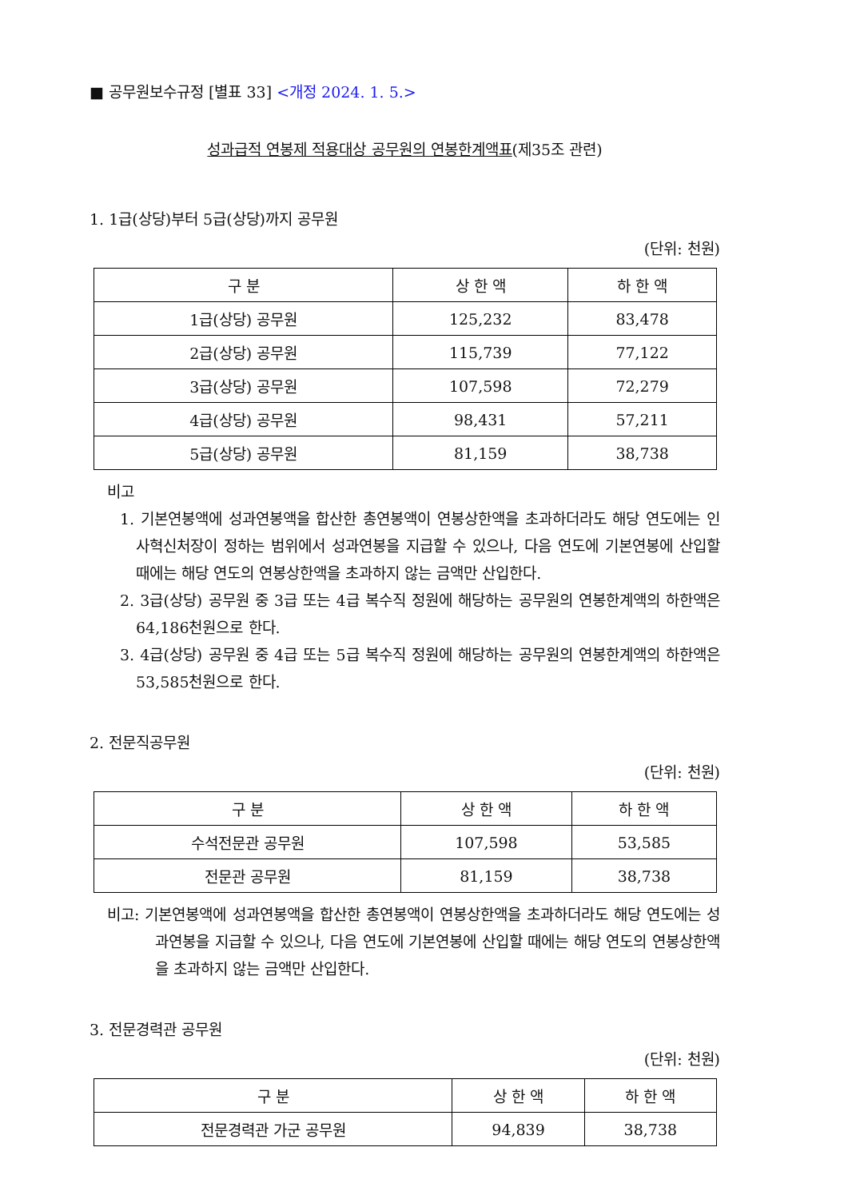■ 공무원보수규정 [별표 33] <개정 2024. 1. 5.>
성과급적 연봉제 적용대상 공무원의 연봉한계액표(제35조 관련)
1. 1급(상당)부터 5급(상당)까지 공무원
(단위: 천원)
| 구 분 | 상 한 액 | 하 한 액 |
| --- | --- | --- |
| 1급(상당) 공무원 | 125,232 | 83,478 |
| 2급(상당) 공무원 | 115,739 | 77,122 |
| 3급(상당) 공무원 | 107,598 | 72,279 |
| 4급(상당) 공무원 | 98,431 | 57,211 |
| 5급(상당) 공무원 | 81,159 | 38,738 |
비고
1. 기본연봉액에 성과연봉액을 합산한 총연봉액이 연봉상한액을 초과하더라도 해당 연도에는 인사혁신처장이 정하는 범위에서 성과연봉을 지급할 수 있으나, 다음 연도에 기본연봉에 산입할 때에는 해당 연도의 연봉상한액을 초과하지 않는 금액만 산입한다.
2. 3급(상당) 공무원 중 3급 또는 4급 복수직 정원에 해당하는 공무원의 연봉한계액의 하한액은 64,186천원으로 한다.
3. 4급(상당) 공무원 중 4급 또는 5급 복수직 정원에 해당하는 공무원의 연봉한계액의 하한액은 53,585천원으로 한다.
2. 전문직공무원
(단위: 천원)
| 구 분 | 상 한 액 | 하 한 액 |
| --- | --- | --- |
| 수석전문관 공무원 | 107,598 | 53,585 |
| 전문관 공무원 | 81,159 | 38,738 |
비고: 기본연봉액에 성과연봉액을 합산한 총연봉액이 연봉상한액을 초과하더라도 해당 연도에는 성과연봉을 지급할 수 있으나, 다음 연도에 기본연봉에 산입할 때에는 해당 연도의 연봉상한액을 초과하지 않는 금액만 산입한다.
3. 전문경력관 공무원
(단위: 천원)
| 구 분 | 상 한 액 | 하 한 액 |
| --- | --- | --- |
| 전문경력관 가군 공무원 | 94,839 | 38,738 |